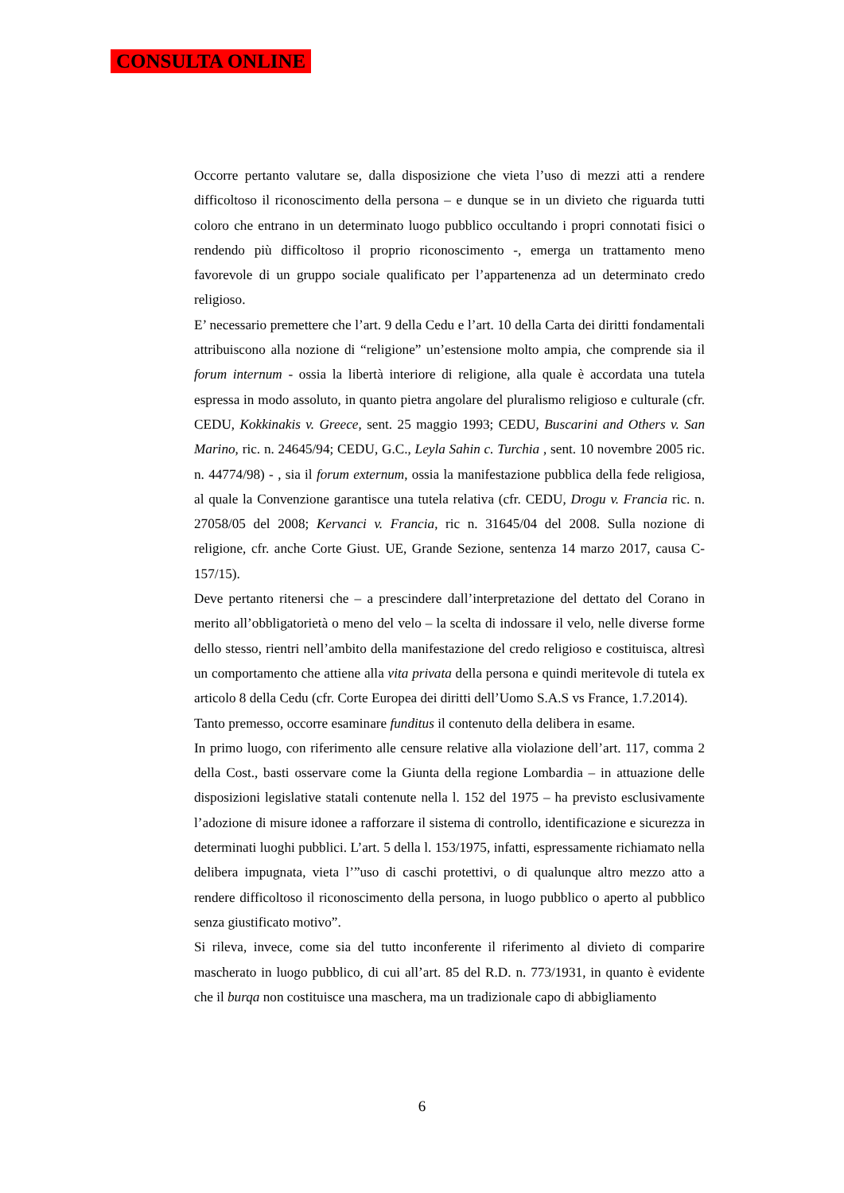CONSULTA ONLINE
Occorre pertanto valutare se, dalla disposizione che vieta l’uso di mezzi atti a rendere difficoltoso il riconoscimento della persona – e dunque se in un divieto che riguarda tutti coloro che entrano in un determinato luogo pubblico occultando i propri connotati fisici o rendendo più difficoltoso il proprio riconoscimento -, emerga un trattamento meno favorevole di un gruppo sociale qualificato per l’appartenenza ad un determinato credo religioso.
E’ necessario premettere che l’art. 9 della Cedu e l’art. 10 della Carta dei diritti fondamentali attribuiscono alla nozione di “religione” un’estensione molto ampia, che comprende sia il forum internum - ossia la libertà interiore di religione, alla quale è accordata una tutela espressa in modo assoluto, in quanto pietra angolare del pluralismo religioso e culturale (cfr. CEDU, Kokkinakis v. Greece, sent. 25 maggio 1993; CEDU, Buscarini and Others v. San Marino, ric. n. 24645/94; CEDU, G.C., Leyla Sahin c. Turchia , sent. 10 novembre 2005 ric. n. 44774/98) - , sia il forum externum, ossia la manifestazione pubblica della fede religiosa, al quale la Convenzione garantisce una tutela relativa (cfr. CEDU, Drogu v. Francia ric. n. 27058/05 del 2008; Kervanci v. Francia, ric n. 31645/04 del 2008. Sulla nozione di religione, cfr. anche Corte Giust. UE, Grande Sezione, sentenza 14 marzo 2017, causa C-157/15).
Deve pertanto ritenersi che – a prescindere dall’interpretazione del dettato del Corano in merito all’obbligatorietà o meno del velo – la scelta di indossare il velo, nelle diverse forme dello stesso, rientri nell’ambito della manifestazione del credo religioso e costituisca, altresì un comportamento che attiene alla vita privata della persona e quindi meritevole di tutela ex articolo 8 della Cedu (cfr. Corte Europea dei diritti dell’Uomo S.A.S vs France, 1.7.2014).
Tanto premesso, occorre esaminare funditus il contenuto della delibera in esame.
In primo luogo, con riferimento alle censure relative alla violazione dell’art. 117, comma 2 della Cost., basti osservare come la Giunta della regione Lombardia – in attuazione delle disposizioni legislative statali contenute nella l. 152 del 1975 – ha previsto esclusivamente l’adozione di misure idonee a rafforzare il sistema di controllo, identificazione e sicurezza in determinati luoghi pubblici. L’art. 5 della l. 153/1975, infatti, espressamente richiamato nella delibera impugnata, vieta l’”uso di caschi protettivi, o di qualunque altro mezzo atto a rendere difficoltoso il riconoscimento della persona, in luogo pubblico o aperto al pubblico senza giustificato motivo”.
Si rileva, invece, come sia del tutto inconferente il riferimento al divieto di comparire mascherato in luogo pubblico, di cui all’art. 85 del R.D. n. 773/1931, in quanto è evidente che il burqa non costituisce una maschera, ma un tradizionale capo di abbigliamento
6